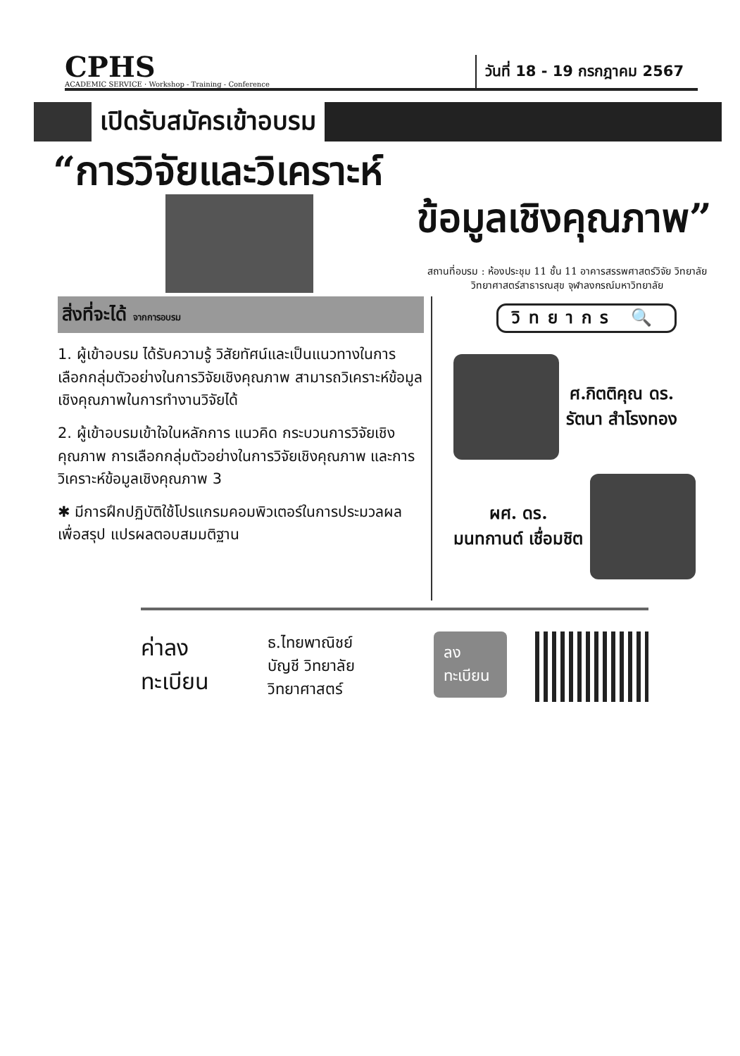CPHS
ACADEMIC SERVICE · Workshop - Training - Conference
วันที่ 18 - 19 กรกฎาคม 2567
เปิดรับสมัครเข้าอบรม
“การวิจัยและวิเคราะห์
ข้อมูลเชิงคุณภาพ”
สถานที่อบรม : ห้องประชุม 11 ชั้น 11 อาคารสรรพศาสตร์วิจัย วิทยาลัยวิทยาศาสตร์สาธารณสุข จุฬาลงกรณ์มหาวิทยาลัย
สิ่งที่จะได้ จากการอบรม
1. ผู้เข้าอบรม ได้รับความรู้ วิสัยทัศน์และเป็นแนวทางในการเลือกกลุ่มตัวอย่างในการวิจัยเชิงคุณภาพ สามารถวิเคราะห์ข้อมูลเชิงคุณภาพในการทำงานวิจัยได้
2. ผู้เข้าอบรมเข้าใจในหลักการ แนวคิด กระบวนการวิจัยเชิงคุณภาพ การเลือกกลุ่มตัวอย่างในการวิจัยเชิงคุณภาพ และการวิเคราะห์ข้อมูลเชิงคุณภาพ 3
✱ มีการฝึกปฏิบัติใช้โปรแกรมคอมพิวเตอร์ในการประมวลผลเพื่อสรุป แปรผลตอบสมมติฐาน
วิทยากร 🔍
ศ.กิตติคุณ ดร.
รัตนา สำโรงทอง
ผศ. ดร.
มนทกานต์ เชื่อมชิต
ค่าลงทะเบียน
ธ.ไทยพาณิชย์
บัญชี วิทยาลัยวิทยาศาสตร์
ลงทะเบียน